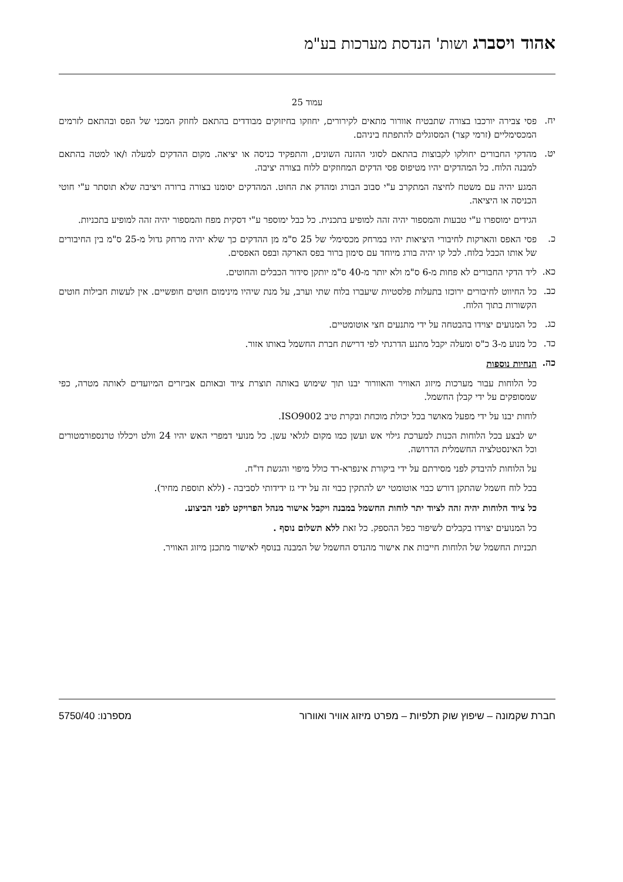אהוד ויסברג ושות' הנדסת מערכות בע"מ
עמוד 25
יח.
פסי צבירה יורכבו בצורה שתבטיח אוורור מתאים לקירורים, יחוזקו בחיזוקים מבודדים בהתאם לחוזק המכני של הפס ובהתאם לזרמים המכסימליים (זרמי קצר) המסוגלים להתפתח ביניהם.
יט.
מהדקי החבורים יחולקו לקבוצות בהתאם לסוגי ההזנה השונים, והתפקיד כניסה או יציאה. מקום ההדקים למעלה ו/או למטה בהתאם למבנה הלוח. כל המהדקים יהיו מטיפוס פסי הדקים המחוזקים ללוח בצורה יציבה.
המגע יהיה עם משטח לחיצה המתקרב ע"י סבוב הבורג ומהדק את החוט. המהדקים יסומנו בצורה ברורה ויציבה שלא תוסתר ע"י חוטי הכניסה או היציאה.
הגידים ימוספרו ע"י טבעות והמספור יהיה זהה למופיע בתכנית. כל כבל ימוספר ע"י דסקית מפח והמספור יהיה זהה למופיע בתכניות.
כ.
פסי האפס והארקות לחיבורי היציאות יהיו במרחק מכסימלי של 25 ס"מ מן ההדקים כך שלא יהיה מרחק גדול מ-25 ס"מ בין החיבורים של אותו הכבל בלוח. לכל קו יהיה בורג מיוחד עם סימון ברור בפס הארקה ובפס האפסים.
כא.
ליד הדקי החבורים לא פחות מ-6 ס"מ ולא יותר מ-40 ס"מ יותקן סידור הכבלים והחוטים.
כב.
כל החיווט לחיבורים ירוכזו בתעלות פלסטיות שיעברו בלוח שתי וערב, על מנת שיהיו מינימום חוטים חופשיים. אין לעשות חבילות חוטים הקשורות בתוך הלוח.
כג.
כל המנועים יצוידו בהבטחה על ידי מתנעים חצי אוטומטיים.
כד.
כל מנוע מ-3 כ"ס ומעלה יקבל מתנע הדרגתי לפי דרישת חברת החשמל באותו אזור.
כה.
הנחיות נוספות
כל הלוחות עבור מערכות מיזוג האוויר והאוורור יבנו תוך שימוש באותה תוצרת ציוד ובאותם אביזרים המיועדים לאותה מטרה, כפי שמסופקים על ידי קבלן החשמל.
לוחות יבנו על ידי מפעל מאושר בכל יכולת מוכחת ובקרת טיב ISO9002.
יש לבצע בכל הלוחות הכנות למערכת גילוי אש ועשן כמו מקום לגלאי עשן. כל מנועי דמפרי האש יהיו 24 וולט ויכללו טרנספורמטורים וכל האינסטלציה החשמלית הדרושה.
על הלוחות להיבדק לפני מסירתם על ידי ביקורת אינפרא-רד כולל מיפוי והגשת דו"ח.
בכל לוח חשמל שהתקן דורש כבוי אוטומטי יש להתקין כבוי זה על ידי גז ידידותי לסביבה - (ללא תוספת מחיר).
כל ציוד הלוחות יהיה זהה לציוד יתר לוחות החשמל במבנה ויקבל אישור מנהל הפרויקט לפני הביצוע.
כל המנועים יצוידו בקבלים לשיפור כפל ההספק. כל זאת ללא תשלום נוסף .
תכניות החשמל של הלוחות חייבות את אישור מהנדס החשמל של המבנה בנוסף לאישור מתכנן מיזוג האוויר.
חברת שקמונה – שיפוץ שוק תלפיות – מפרט מיזוג אוויר ואוורור מספרנו: 5750/40